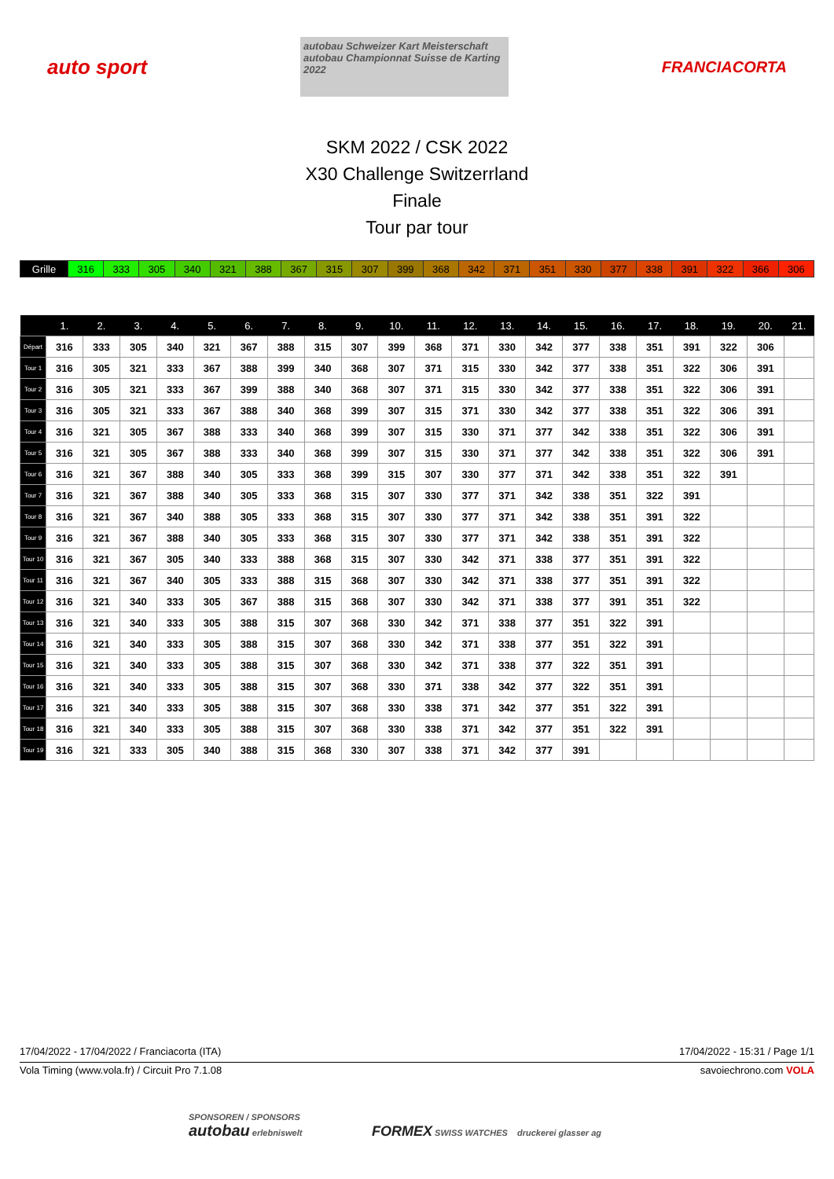auto sport
autobau Schweizer Kart Meisterschaft
autobau Championnat Suisse de Karting 2022
FRANCIACORTA
SKM 2022 / CSK 2022
X30 Challenge Switzerrland
Finale
Tour par tour
| Grille | 316 | 333 | 305 | 340 | 321 | 388 | 367 | 315 | 307 | 399 | 368 | 342 | 371 | 351 | 330 | 377 | 338 | 391 | 322 | 366 | 306 |
| | 1. | 2. | 3. | 4. | 5. | 6. | 7. | 8. | 9. | 10. | 11. | 12. | 13. | 14. | 15. | 16. | 17. | 18. | 19. | 20. | 21. |
| --- | --- | --- | --- | --- | --- | --- | --- | --- | --- | --- | --- | --- | --- | --- | --- | --- | --- | --- | --- | --- | --- |
| Départ | 316 | 333 | 305 | 340 | 321 | 367 | 388 | 315 | 307 | 399 | 368 | 371 | 330 | 342 | 377 | 338 | 351 | 391 | 322 | 306 | |
| Tour 1 | 316 | 305 | 321 | 333 | 367 | 388 | 399 | 340 | 368 | 307 | 371 | 315 | 330 | 342 | 377 | 338 | 351 | 322 | 306 | 391 | |
| Tour 2 | 316 | 305 | 321 | 333 | 367 | 399 | 388 | 340 | 368 | 307 | 371 | 315 | 330 | 342 | 377 | 338 | 351 | 322 | 306 | 391 | |
| Tour 3 | 316 | 305 | 321 | 333 | 367 | 388 | 340 | 368 | 399 | 307 | 315 | 371 | 330 | 342 | 377 | 338 | 351 | 322 | 306 | 391 | |
| Tour 4 | 316 | 321 | 305 | 367 | 388 | 333 | 340 | 368 | 399 | 307 | 315 | 330 | 371 | 377 | 342 | 338 | 351 | 322 | 306 | 391 | |
| Tour 5 | 316 | 321 | 305 | 367 | 388 | 333 | 340 | 368 | 399 | 307 | 315 | 330 | 371 | 377 | 342 | 338 | 351 | 322 | 306 | 391 | |
| Tour 6 | 316 | 321 | 367 | 388 | 340 | 305 | 333 | 368 | 399 | 315 | 307 | 330 | 377 | 371 | 342 | 338 | 351 | 322 | 391 | | |
| Tour 7 | 316 | 321 | 367 | 388 | 340 | 305 | 333 | 368 | 315 | 307 | 330 | 377 | 371 | 342 | 338 | 351 | 322 | 391 | | | |
| Tour 8 | 316 | 321 | 367 | 340 | 388 | 305 | 333 | 368 | 315 | 307 | 330 | 377 | 371 | 342 | 338 | 351 | 391 | 322 | | | |
| Tour 9 | 316 | 321 | 367 | 388 | 340 | 305 | 333 | 368 | 315 | 307 | 330 | 377 | 371 | 342 | 338 | 351 | 391 | 322 | | | |
| Tour 10 | 316 | 321 | 367 | 305 | 340 | 333 | 388 | 368 | 315 | 307 | 330 | 342 | 371 | 338 | 377 | 351 | 391 | 322 | | | |
| Tour 11 | 316 | 321 | 367 | 340 | 305 | 333 | 388 | 315 | 368 | 307 | 330 | 342 | 371 | 338 | 377 | 351 | 391 | 322 | | | |
| Tour 12 | 316 | 321 | 340 | 333 | 305 | 367 | 388 | 315 | 368 | 307 | 330 | 342 | 371 | 338 | 377 | 391 | 351 | 322 | | | |
| Tour 13 | 316 | 321 | 340 | 333 | 305 | 388 | 315 | 307 | 368 | 330 | 342 | 371 | 338 | 377 | 351 | 322 | 391 | | | | |
| Tour 14 | 316 | 321 | 340 | 333 | 305 | 388 | 315 | 307 | 368 | 330 | 342 | 371 | 338 | 377 | 351 | 322 | 391 | | | | |
| Tour 15 | 316 | 321 | 340 | 333 | 305 | 388 | 315 | 307 | 368 | 330 | 342 | 371 | 338 | 377 | 322 | 351 | 391 | | | | |
| Tour 16 | 316 | 321 | 340 | 333 | 305 | 388 | 315 | 307 | 368 | 330 | 371 | 338 | 342 | 377 | 322 | 351 | 391 | | | | |
| Tour 17 | 316 | 321 | 340 | 333 | 305 | 388 | 315 | 307 | 368 | 330 | 338 | 371 | 342 | 377 | 351 | 322 | 391 | | | | |
| Tour 18 | 316 | 321 | 340 | 333 | 305 | 388 | 315 | 307 | 368 | 330 | 338 | 371 | 342 | 377 | 351 | 322 | 391 | | | | |
| Tour 19 | 316 | 321 | 333 | 305 | 340 | 388 | 315 | 368 | 330 | 307 | 338 | 371 | 342 | 377 | 391 | | | | | | |
17/04/2022 - 17/04/2022 / Franciacorta (ITA) 17/04/2022 - 15:31 / Page 1/1
Vola Timing (www.vola.fr) / Circuit Pro 7.1.08 savoiechrono.com VOLA
SPONSOREN / SPONSORS
autobau erlebniswelt FORMEX SWISS WATCHES druckerei glasser ag